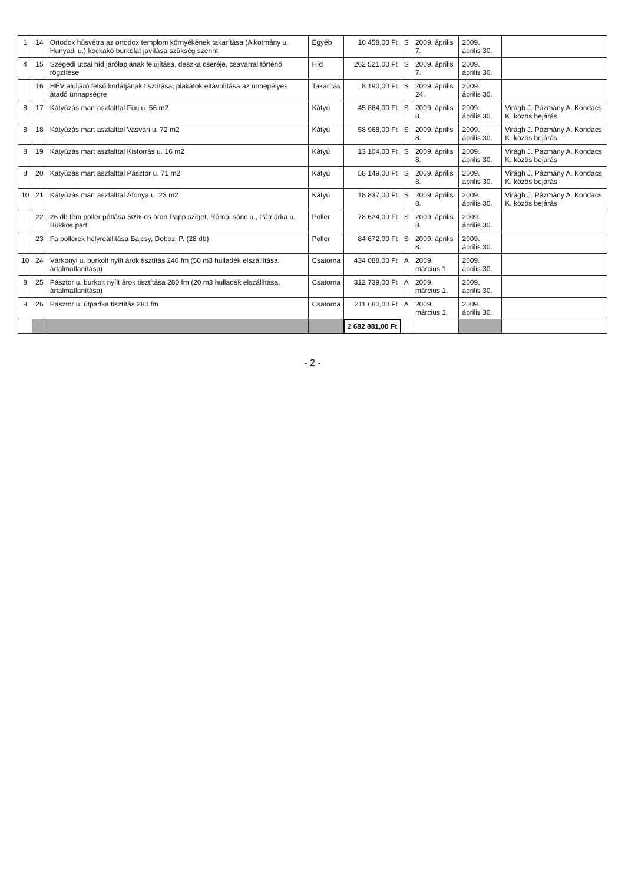| 1 | 14 | Ortodox húsvétra az ortodox templom környékének takarítása (Alkotmány u. Hunyadi u.) kockakő burkolat javítása szükség szerint | Egyéb | 10 458,00 Ft | S | 2009. április 7. | 2009. április 30. | |
| 4 | 15 | Szegedi utcai híd járólapjának felújítása, deszka cseréje, csavarral történő rögzítése | Híd | 262 521,00 Ft | S | 2009. április 7. | 2009. április 30. | |
| | 16 | HÉV aluljáró felső korlátjának tisztítása, plakátok eltávolítása az ünnepélyes átadó ünnapségre | Takarítás | 8 190,00 Ft | S | 2009. április 24. | 2009. április 30. | |
| 8 | 17 | Kátyúzás mart aszfalttal Fürj u. 56 m2 | Kátyú | 45 864,00 Ft | S | 2009. április 8. | 2009. április 30. | Virágh J. Pázmány A. Kondacs K. közös bejárás |
| 8 | 18 | Kátyúzás mart aszfalttal Vasvári u. 72 m2 | Kátyú | 58 968,00 Ft | S | 2009. április 8. | 2009. április 30. | Virágh J. Pázmány A. Kondacs K. közös bejárás |
| 8 | 19 | Kátyúzás mart aszfalttal Kisforrás u. 16 m2 | Kátyú | 13 104,00 Ft | S | 2009. április 8. | 2009. április 30. | Virágh J. Pázmány A. Kondacs K. közös bejárás |
| 8 | 20 | Kátyúzás mart aszfalttal Pásztor u. 71 m2 | Kátyú | 58 149,00 Ft | S | 2009. április 8. | 2009. április 30. | Virágh J. Pázmány A. Kondacs K. közös bejárás |
| 10 | 21 | Kátyúzás mart aszfalttal Áfonya u. 23 m2 | Kátyú | 18 837,00 Ft | S | 2009. április 8. | 2009. április 30. | Virágh J. Pázmány A. Kondacs K. közös bejárás |
| | 22 | 26 db fém poller pótlása 50%-os áron Papp sziget, Római sánc u., Pátriárka u, Bükkös part | Poller | 78 624,00 Ft | S | 2009. április 8. | 2009. április 30. | |
| | 23 | Fa pollerek helyreállítása Bajcsy, Dobozi P. (28 db) | Poller | 84 672,00 Ft | S | 2009. április 8. | 2009. április 30. | |
| 10 | 24 | Várkonyi u. burkolt nyílt árok tisztítás 240 fm (50 m3 hulladék elszállítása, ártalmatlanítása) | Csatorna | 434 088,00 Ft | A | 2009. március 1. | 2009. április 30. | |
| 8 | 25 | Pásztor u. burkolt nyílt árok tisztítása 280 fm (20 m3 hulladék elszállítása, ártalmatlanítása) | Csatorna | 312 739,00 Ft | A | 2009. március 1. | 2009. április 30. | |
| 8 | 26 | Pásztor u. útpadka tisztítás 280 fm | Csatorna | 211 680,00 Ft | A | 2009. március 1. | 2009. április 30. | |
| | | | | 2 682 881,00 Ft | | | | |
- 2 -